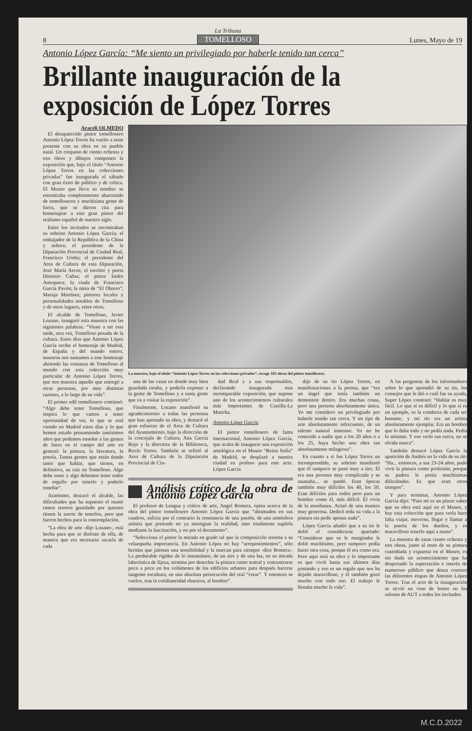8
La Tribuna
TOMELLOSO
Lunes, Mayo de 19
Antonio López García: “Me siento un privilegiado por haberle tenido tan cerca”
Brillante inauguración de la
exposición de López Torres
Araceli OLMEDO
El desaparecido pintor tomellosero Antonio López Torres ha vuelto a estar presente con su obra en su pueblo natal. Un conjunto de ciento ochenta y tres óleos y dibujos componen la exposición que, bajo el título “Antonio López Torres en las colecciones privadas” fue inaugurada el sábado con gran éxito de público y de crítica. El Museo que lleva su nombre se encontraba completamente abarrotado de tomelloseros y muchísima gente de fuera, que se dieron cita para homenajear a este gran pintor del realismo español de nuestro siglo.
Entre los invitados se encontraban su sobrino Antonio López García; el embajador de la República de la China y señora; el presidente de la Diputación Provincial de Ciudad Real, Francisco Ureña; el presidente del Area de Cultura de esta Diputación, José María Arcos; el escritor y poeta Dionisio Cañas; el pintor Isidro Antequera; la viuda de Francisco García Pavón; la nieta de “El Obrero”, Maruja Martínez; pintores locales y personalidades notables de Tomelloso y de otros lugares, entre otros.
El alcalde de Tomelloso, Javier Lozano, inauguró esta muestra con las siguientes palabras: “Viene a ser esta tarde, otra vez, Tomelloso posada de la cultura. Estos días que Antonio López García recibe el homenaje de Madrid, de España y del mundo entero, nosotros nos sumamos a este homenaje abriendo las ventanas de Tomelloso al mundo con esta colección muy particular de Antonio López Torres, que nos muestra aquello que entregó a otras personas, por muy distintas razones, a lo largo de su vida”.
El primer edil tomellosero continuó: “Algo debe tener Tomelloso, que inspira lo que vamos a tener oportunidad de ver, lo que se está viendo en Madrid estos días y lo que hemos estado presumiendo tantísimos años que podemos enseñar a las gentes de fuera en el campo del arte en general: la pintura, la literatura, la poesía. Tantas gentes que están dando tanto que hablar, que tienen, en definitiva, su raíz en Tomelloso. Algo debe tener y algo debemos tener todos de orgullo por tenerlo y poderlo enseñar”.
Asimismo, destacó el alcalde, las dificultades que ha supuesto el reunir tantos tesoros guardado por quienes tienen la suerte de tenerlos, pero que fueron hechos para la contemplación.
“La obra de arte -dijo Lozano-, está hecha para que se disfrute de ella, de manera que era necesario sacarla de cada
La muestra, bajo el título “Antonio López Torres en las colecciones privadas”, recoge 183 obras del pintor tomellosero.
una de las casas en donde muy bien guardada estaba, y poderla exponer a la gente de Tomelloso y a tanta gente que va a visitar la exposición”.
Finalmente, Lozano manifestó su agradecimiento a todas las personas que han aportado su obra, y destacó el gran esfuerzo de el Area de Cultura del Ayuntamiento, bajo la dirección de la concejala de Cultura, Ana García Rojo y la directora de la Biblioteca, Rocío Torres. También se refirió al Area de Cultura de la Diputación Provincial de Ciu-
dad Real y a sus responsables, declarando inaugurada esta incomparable exposición, que supone uno de los acontecimientos culturales más importantes de Castilla-La Mancha.
Antonio López García
El pintor tomellosero de fama internacional, Antonio López García, que acaba de inaugurar una exposición antológica en el Museo “Reina Sofía” de Madrid, se desplazó a nuestra ciudad ex profeso para este acto. López García
Análisis crítico de la obra de Antonio López García
El profesor de Lengua y crítico de arte, Angel Romera, opina acerca de la obra del pintor tomellosero Antonio López García que “abismados en sus cuadros, asfixia por el contrario la constancia de una pasión, de una atmósfera atónita que pretende no ya atestiguar la realidad, sino totalmente suplirla mediante la fascinación, y no por el documento”.
“Selecciona el pintor la mirada en grado tal que la composición retorna a su velazqueña importancia. En Antonio López no hay “arrepentimientos”, sólo heridas que jalonan una sensibilidad y la marcan para siempre -dice Romera-. La perdurable rigidez de lo instantáneo, de un aire y de una luz, en su mirada laberíntica de fijeza, termina por desechar la pintura como teatral y concentrarse poco a poco en los volúmenes de los edificios urbanos para después hacerse tangente escultura, en una absoluta persecución del real “crear”. Y entonces se vuelve, tras la cotidianeidad obsesiva, al hombre”.
dijo de su tío López Torres, en manifestaciones a la prensa, que “era un ángel que tenía también un demoniete dentro. Era muchas cosas, pero una persona absolutamente única. Yo me considero un privilegiado por haberle tenido tan cerca. Y un tipo de arte absolutamente infrecuente, de un talento natural inmenso. Yo no he conocido a nadie que a los 20 años o a los 25, haya hecho una obra tan absolutamente milagrosa”.
En cuanto a si fue López Torres un incomprendido, su sobrino manifestó que él tampoco se puso muy a tiro. Él era una persona muy complicada y se asustaba... se quedó. Eran épocas también muy difíciles los 40, los 50. Eran difíciles para todos pero para un hombre como él, más difícil. Él vivía de la enseñanza. Actuó de una manera muy generosa. Dedicó toda su vida a la pintura sin pedir apenas nada”.
López García añadió que a su tío le dolió el considerarse apartado: “Considerar que se le marginaba le dolió muchísimo, pero tampoco podía hacer otra cosa, porque él era como era. Pero aquí está su obra y lo importante es que vivió hasta sus últimos días pintando y eso es un regalo que nos ha dejado maravilloso, y él también gozó mucho con todo eso. El trabajo le llenaba mucho la vida”.
A las preguntas de los informadores sobre lo que aprendió de su tío, los consejos que le dió o cuál fue su ayuda, Super López contestó: “Hablar es muy fácil. Lo que sí es difícil y lo que sí es un ejemplo, es la conducta de cada ser humano, y mi tío era un artista absolutamente ejemplar. Era un hombre que lo daba todo y no pedía nada. Pedía lo mínimo. Y eso verlo tan cerca, no se olvida nunca”.
También destacó López García la aparición de Andrés en la vida de su tío: “Ha... entonces, a sus 23-24 años, pudo vivir la pintura como profesión, porque su padres le ponía muchísimas dificultades. Es que eran otros tiempos”.
Y para terminar, Antonio López García dijo: “Para mí es un placer saber que su obra está aquí en el Museo, y hay esta colección que para verla hace falta viajar, moverse, llegar y llamar a la puerta de los dueños, y es maravilloso tenerlo aquí a mano”.
La muestra de estas ciento ochenta y tres obras, junto al resto de su pintura custodiada y expuesta en el Museo, es sin duda un acontecimiento que ha despertado la espectación e interés de numeroso público que desea conocer las diferentes etapas de Antonio López Torres. Tras el acto de la inauguración se sirvió un vino de honor en los salones de AUT a todos los invitados.
M.C.D.2022